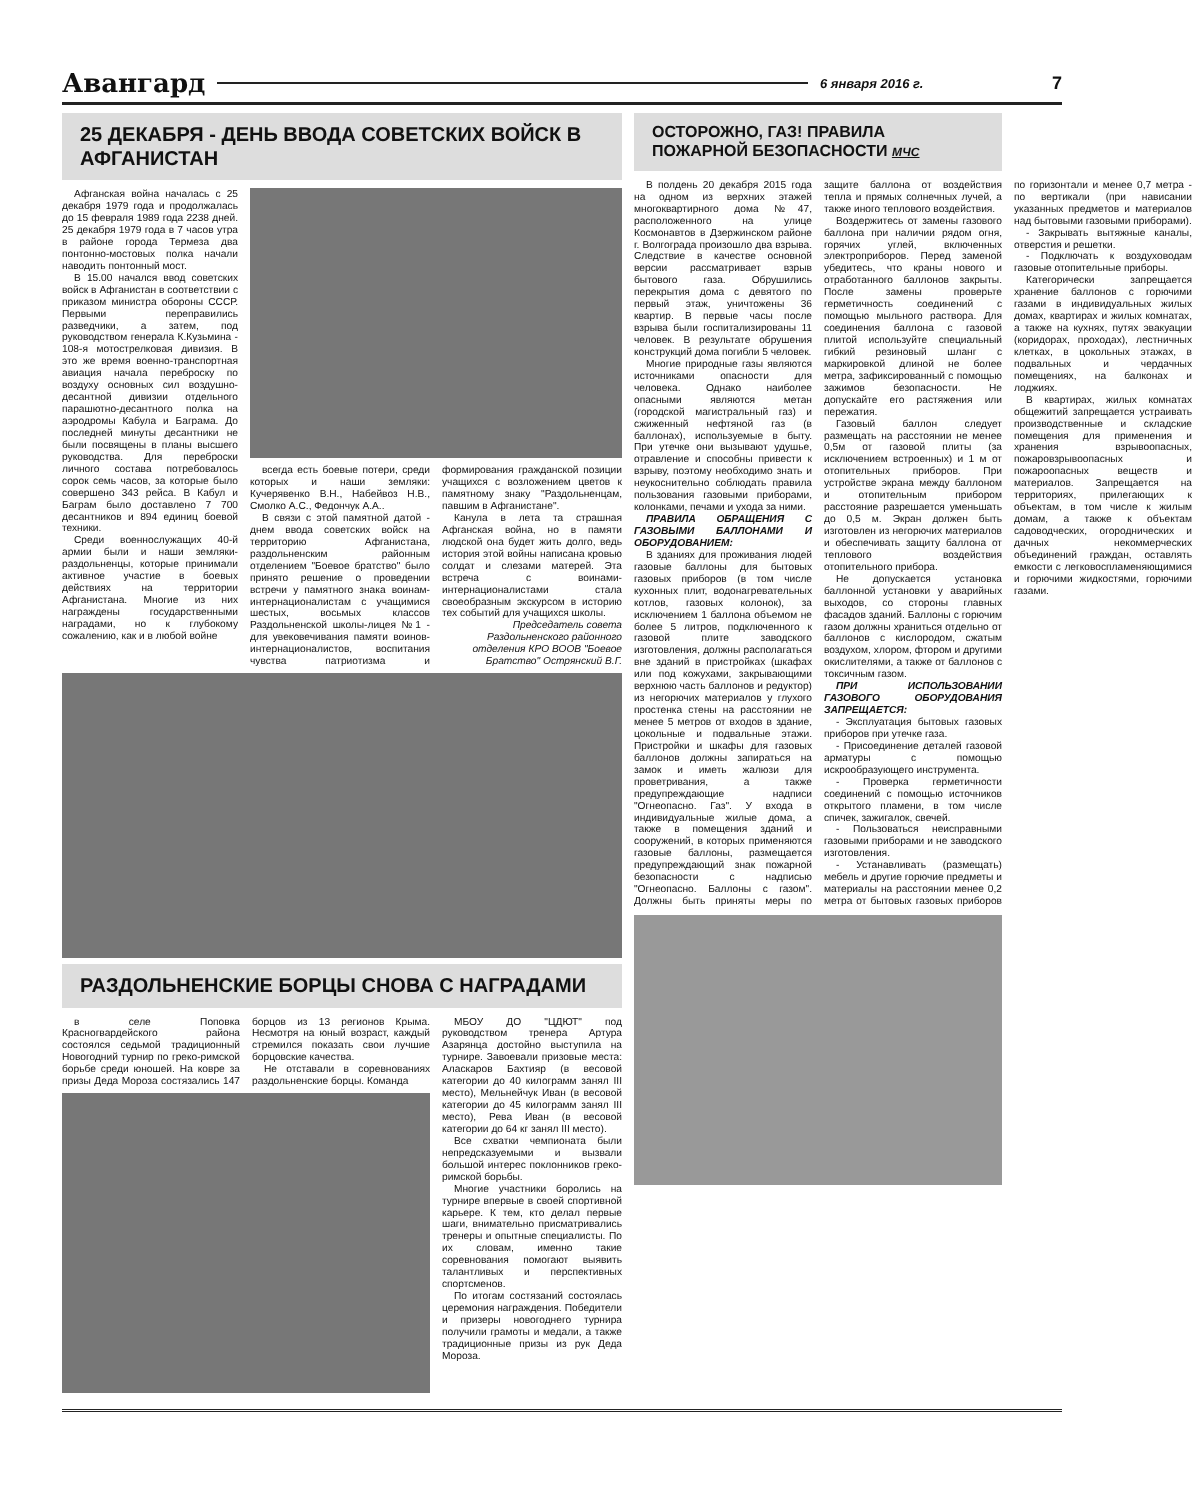Авангард 6 января 2016 г. 7
25 ДЕКАБРЯ - ДЕНЬ ВВОДА СОВЕТСКИХ ВОЙСК В АФГАНИСТАН
Афганская война началась с 25 декабря 1979 года и продолжалась до 15 февраля 1989 года 2238 дней. 25 декабря 1979 года в 7 часов утра в районе города Термеза два понтонно-мостовых полка начали наводить понтонный мост.
В 15.00 начался ввод советских войск в Афганистан в соответствии с приказом министра обороны СССР. Первыми переправились разведчики, а затем, под руководством генерала К.Кузьмина - 108-я мотострелковая дивизия. В это же время военно-транспортная авиация начала переброску по воздуху основных сил воздушно-десантной дивизии отдельного парашютно-десантного полка на аэродромы Кабула и Баграма. До последней минуты десантники не были посвящены в планы высшего руководства. Для переброски личного состава потребовалось сорок семь часов, за которые было совершено 343 рейса. В Кабул и Баграм было доставлено 7 700 десантников и 894 единиц боевой техники.
Среди военнослужащих 40-й армии были и наши земляки-раздольненцы, которые принимали активное участие в боевых действиях на территории Афганистана. Многие из них награждены государственными наградами, но к глубокому сожалению, как и в любой войне
всегда есть боевые потери, среди которых и наши земляки: Кучерявенко В.Н., Набейвоз Н.В., Смолко А.С., Федончук А.А..
В связи с этой памятной датой - днем ввода советских войск на территорию Афганистана, раздольненским районным отделением "Боевое братство" было принято решение о проведении встречи у памятного знака воинам-интернационалистам с учащимися шестых, восьмых классов Раздольненской школы-лицея №1 - для увековечивания памяти воинов-интернационалистов, воспитания чувства патриотизма и формирования гражданской позиции учащихся с возложением цветов к памятному знаку "Раздольненцам, павшим в Афганистане".
Канула в лета та страшная Афганская война, но в памяти людской она будет жить долго, ведь история этой войны написана кровью солдат и слезами матерей. Эта встреча с воинами-интернационалистами стала своеобразным экскурсом в историю тех событий для учащихся школы.
Председатель совета Раздольненского районного отделения КРО ВООВ "Боевое Братство" Острянский В.Г.
РАЗДОЛЬНЕНСКИЕ БОРЦЫ СНОВА С НАГРАДАМИ
в селе Поповка Красногвардейского района состоялся седьмой традиционный Новогодний турнир по греко-римской борьбе среди юношей. На ковре за призы Деда Мороза состязались 147 борцов из 13 регионов Крыма. Несмотря на юный возраст, каждый стремился показать свои лучшие борцовские качества.
Не отставали в соревнованиях раздольненские борцы. Команда
МБОУ ДО "ЦДЮТ" под руководством тренера Артура Азарянца достойно выступила на турнире. Завоевали призовые места: Аласкаров Бахтияр (в весовой категории до 40 килограмм занял III место), Мельнейчук Иван (в весовой категории до 45 килограмм занял III место), Рева Иван (в весовой категории до 64 кг занял III место).
Все схватки чемпионата были непредсказуемыми и вызвали большой интерес поклонников греко-римской борьбы.
Многие участники боролись на турнире впервые в своей спортивной карьере. К тем, кто делал первые шаги, внимательно присматривались тренеры и опытные специалисты. По их словам, именно такие соревнования помогают выявить талантливых и перспективных спортсменов.
По итогам состязаний состоялась церемония награждения. Победители и призеры новогоднего турнира получили грамоты и медали, а также традиционные призы из рук Деда Мороза.
ОСТОРОЖНО, ГАЗ! ПРАВИЛА ПОЖАРНОЙ БЕЗОПАСНОСТИ МЧС
В полдень 20 декабря 2015 года на одном из верхних этажей многоквартирного дома №47, расположенного на улице Космонавтов в Дзержинском районе г. Волгограда произошло два взрыва. Следствие в качестве основной версии рассматривает взрыв бытового газа. Обрушились перекрытия дома с девятого по первый этаж, уничтожены 36 квартир. В первые часы после взрыва были госпитализированы 11 человек. В результате обрушения конструкций дома погибли 5 человек.
Многие природные газы являются источниками опасности для человека. Однако наиболее опасными являются метан (городской магистральный газ) и сжиженный нефтяной газ (в баллонах), используемые в быту. При утечке они вызывают удушье, отравление и способны привести к взрыву, поэтому необходимо знать и неукоснительно соблюдать правила пользования газовыми приборами, колонками, печами и ухода за ними.
ПРАВИЛА ОБРАЩЕНИЯ С ГАЗОВЫМИ БАЛЛОНАМИ И ОБОРУДОВАНИЕМ:
В зданиях для проживания людей газовые баллоны для бытовых газовых приборов (в том числе кухонных плит, водонагревательных котлов, газовых колонок), за исключением 1 баллона объемом не более 5 литров, подключенного к газовой плите заводского изготовления, должны располагаться вне зданий в пристройках (шкафах или под кожухами, закрывающими верхнюю часть баллонов и редуктор) из негорючих материалов у глухого простенка стены на расстоянии не менее 5 метров от входов в здание, цокольные и подвальные этажи. Пристройки и шкафы для газовых баллонов должны запираться на замок и иметь жалюзи для проветривания, а также предупреждающие надписи "Огнеопасно. Газ". У входа в индивидуальные жилые дома, а также в помещения зданий и сооружений, в которых применяются газовые баллоны, размещается предупреждающий знак пожарной безопасности с надписью "Огнеопасно. Баллоны с газом". Должны быть приняты меры по защите баллона от воздействия тепла и прямых солнечных лучей, а также иного теплового воздействия.
Воздержитесь от замены газового баллона при наличии рядом огня, горячих углей, включенных электроприборов. Перед заменой убедитесь, что краны нового и отработанного баллонов закрыты. После замены проверьте герметичность соединений с помощью мыльного раствора. Для соединения баллона с газовой плитой используйте специальный гибкий резиновый шланг с маркировкой длиной не более метра, зафиксированный с помощью зажимов безопасности. Не допускайте его растяжения или пережатия.
Газовый баллон следует размещать на расстоянии не менее 0,5м от газовой плиты (за исключением встроенных) и 1 м от отопительных приборов. При устройстве экрана между баллоном и отопительным прибором расстояние разрешается уменьшать до 0,5 м. Экран должен быть изготовлен из негорючих материалов и обеспечивать защиту баллона от теплового воздействия отопительного прибора.
Не допускается установка баллонной установки у аварийных выходов, со стороны главных фасадов зданий. Баллоны с горючим газом должны храниться отдельно от баллонов с кислородом, сжатым воздухом, хлором, фтором и другими окислителями, а также от баллонов с токсичным газом.
ПРИ ИСПОЛЬЗОВАНИИ ГАЗОВОГО ОБОРУДОВАНИЯ ЗАПРЕЩАЕТСЯ:
- Эксплуатация бытовых газовых приборов при утечке газа.
- Присоединение деталей газовой арматуры с помощью искрообразующего инструмента.
- Проверка герметичности соединений с помощью источников открытого пламени, в том числе спичек, зажигалок, свечей.
- Пользоваться неисправными газовыми приборами и не заводского изготовления.
- Устанавливать (размещать) мебель и другие горючие предметы и материалы на расстоянии менее 0,2 метра от бытовых газовых приборов по горизонтали и менее 0,7 метра - по вертикали (при нависании указанных предметов и материалов над бытовыми газовыми приборами).
- Закрывать вытяжные каналы, отверстия и решетки.
- Подключать к воздуховодам газовые отопительные приборы.
Категорически запрещается хранение баллонов с горючими газами в индивидуальных жилых домах, квартирах и жилых комнатах, а также на кухнях, путях эвакуации (коридорах, проходах), лестничных клетках, в цокольных этажах, в подвальных и чердачных помещениях, на балконах и лоджиях.
В квартирах, жилых комнатах общежитий запрещается устраивать производственные и складские помещения для применения и хранения взрывоопасных, пожаровзрывоопасных и пожароопасных веществ и материалов. Запрещается на территориях, прилегающих к объектам, в том числе к жилым домам, а также к объектам садоводческих, огороднических и дачных некоммерческих объединений граждан, оставлять емкости с легковоспламеняющимися и горючими жидкостями, горючими газами.